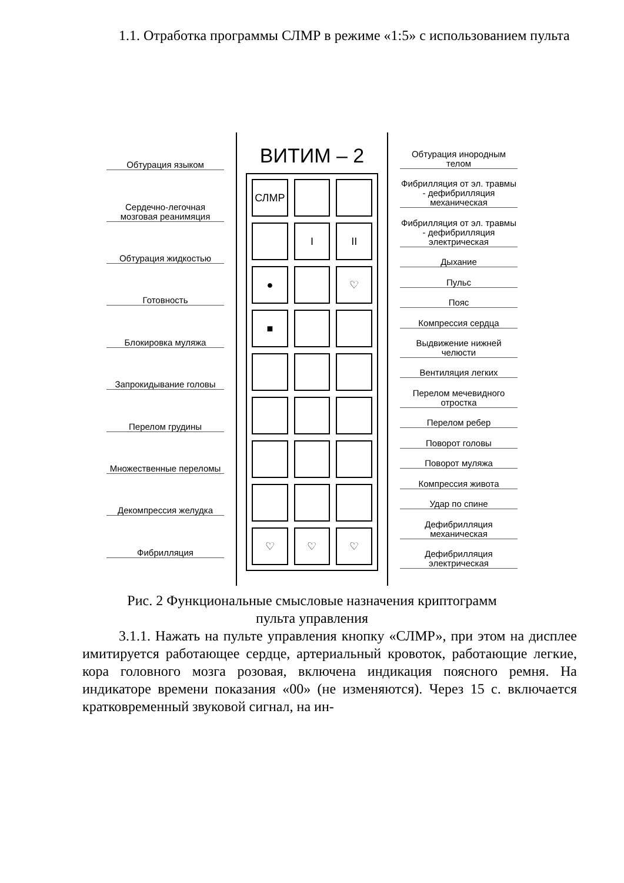1.1. Отработка программы СЛМР в режиме «1:5» с использованием пульта
Обтурация языком
Сердечно-легочная мозговая реанимяция
Обтурация жидкостью
Готовность
Блокировка муляжа
Запрокидывание головы
Перелом грудины
Множественные переломы
Декомпрессия желудка
Фибрилляция
ВИТИМ – 2
СЛМР I II ● ♡ ■ ♡ ♡ ♡
Обтурация инородным телом
Фибрилляция от эл. травмы - дефибрилляция механическая
Фибрилляция от эл. травмы - дефибрилляция электрическая
Дыхание
Пульс
Пояс
Компрессия сердца
Выдвижение нижней челюсти
Вентиляция легких
Перелом мечевидного отростка
Перелом ребер
Поворот головы
Поворот муляжа
Компрессия живота
Удар по спине
Дефибрилляция механическая
Дефибрилляция электрическая
Рис. 2 Функциональные смысловые назначения криптограмм
пульта управления
3.1.1. Нажать на пульте управления кнопку «СЛМР», при этом на дисплее имитируется работающее сердце, артериальный кровоток, работающие легкие, кора головного мозга розовая, включена индикация поясного ремня. На индикаторе времени показания «00» (не изменяются). Через 15 с. включается кратковременный звуковой сигнал, на ин-